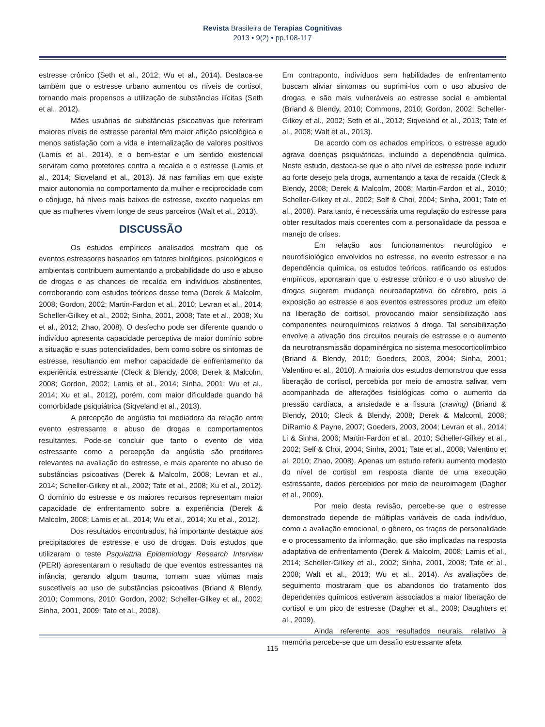Revista Brasileira de Terapias Cognitivas
2013 • 9(2) • pp.108-117
estresse crônico (Seth et al., 2012; Wu et al., 2014). Destaca-se também que o estresse urbano aumentou os níveis de cortisol, tornando mais propensos a utilização de substâncias ilícitas (Seth et al., 2012).
Mães usuárias de substâncias psicoativas que referiram maiores níveis de estresse parental têm maior aflição psicológica e menos satisfação com a vida e internalização de valores positivos (Lamis et al., 2014), e o bem-estar e um sentido existencial serviram como protetores contra a recaída e o estresse (Lamis et al., 2014; Siqveland et al., 2013). Já nas famílias em que existe maior autonomia no comportamento da mulher e reciprocidade com o cônjuge, há níveis mais baixos de estresse, exceto naquelas em que as mulheres vivem longe de seus parceiros (Walt et al., 2013).
DISCUSSÃO
Os estudos empíricos analisados mostram que os eventos estressores baseados em fatores biológicos, psicológicos e ambientais contribuem aumentando a probabilidade do uso e abuso de drogas e as chances de recaída em indivíduos abstinentes, corroborando com estudos teóricos desse tema (Derek & Malcolm, 2008; Gordon, 2002; Martin-Fardon et al., 2010; Levran et al., 2014; Scheller-Gilkey et al., 2002; Sinha, 2001, 2008; Tate et al., 2008; Xu et al., 2012; Zhao, 2008). O desfecho pode ser diferente quando o indivíduo apresenta capacidade perceptiva de maior domínio sobre a situação e suas potencialidades, bem como sobre os sintomas de estresse, resultando em melhor capacidade de enfrentamento da experiência estressante (Cleck & Blendy, 2008; Derek & Malcolm, 2008; Gordon, 2002; Lamis et al., 2014; Sinha, 2001; Wu et al., 2014; Xu et al., 2012), porém, com maior dificuldade quando há comorbidade psiquiátrica (Siqveland et al., 2013).
A percepção de angústia foi mediadora da relação entre evento estressante e abuso de drogas e comportamentos resultantes. Pode-se concluir que tanto o evento de vida estressante como a percepção da angústia são preditores relevantes na avaliação do estresse, e mais aparente no abuso de substâncias psicoativas (Derek & Malcolm, 2008; Levran et al., 2014; Scheller-Gilkey et al., 2002; Tate et al., 2008; Xu et al., 2012). O domínio do estresse e os maiores recursos representam maior capacidade de enfrentamento sobre a experiência (Derek & Malcolm, 2008; Lamis et al., 2014; Wu et al., 2014; Xu et al., 2012).
Dos resultados encontrados, há importante destaque aos precipitadores de estresse e uso de drogas. Dois estudos que utilizaram o teste Psquiattria Epidemiology Research Interview (PERI) apresentaram o resultado de que eventos estressantes na infância, gerando algum trauma, tornam suas vítimas mais suscetíveis ao uso de substâncias psicoativas (Briand & Blendy, 2010; Commons, 2010; Gordon, 2002; Scheller-Gilkey et al., 2002; Sinha, 2001, 2009; Tate et al., 2008).
Em contraponto, indivíduos sem habilidades de enfrentamento buscam aliviar sintomas ou suprimi-los com o uso abusivo de drogas, e são mais vulneráveis ao estresse social e ambiental (Briand & Blendy, 2010; Commons, 2010; Gordon, 2002; Scheller-Gilkey et al., 2002; Seth et al., 2012; Siqveland et al., 2013; Tate et al., 2008; Walt et al., 2013).
De acordo com os achados empíricos, o estresse agudo agrava doenças psiquiátricas, incluindo a dependência química. Neste estudo, destaca-se que o alto nível de estresse pode induzir ao forte desejo pela droga, aumentando a taxa de recaída (Cleck & Blendy, 2008; Derek & Malcolm, 2008; Martin-Fardon et al., 2010; Scheller-Gilkey et al., 2002; Self & Choi, 2004; Sinha, 2001; Tate et al., 2008). Para tanto, é necessária uma regulação do estresse para obter resultados mais coerentes com a personalidade da pessoa e manejo de crises.
Em relação aos funcionamentos neurológico e neurofisiológico envolvidos no estresse, no evento estressor e na dependência química, os estudos teóricos, ratificando os estudos empíricos, apontaram que o estresse crônico e o uso abusivo de drogas sugerem mudança neuroadaptativa do cérebro, pois a exposição ao estresse e aos eventos estressores produz um efeito na liberação de cortisol, provocando maior sensibilização aos componentes neuroquímicos relativos à droga. Tal sensibilização envolve a ativação dos circuitos neurais de estresse e o aumento da neurotransmissão dopaminérgica no sistema mesocorticolímbico (Briand & Blendy, 2010; Goeders, 2003, 2004; Sinha, 2001; Valentino et al., 2010). A maioria dos estudos demonstrou que essa liberação de cortisol, percebida por meio de amostra salivar, vem acompanhada de alterações fisiológicas como o aumento da pressão cardíaca, a ansiedade e a fissura (craving) (Briand & Blendy, 2010; Cleck & Blendy, 2008; Derek & Malcoml, 2008; DiRamio & Payne, 2007; Goeders, 2003, 2004; Levran et al., 2014; Li & Sinha, 2006; Martin-Fardon et al., 2010; Scheller-Gilkey et al., 2002; Self & Choi, 2004; Sinha, 2001; Tate et al., 2008; Valentino et al. 2010; Zhao, 2008). Apenas um estudo referiu aumento modesto do nível de cortisol em resposta diante de uma execução estressante, dados percebidos por meio de neuroimagem (Dagher et al., 2009).
Por meio desta revisão, percebe-se que o estresse demonstrado depende de múltiplas variáveis de cada indivíduo, como a avaliação emocional, o gênero, os traços de personalidade e o processamento da informação, que são implicadas na resposta adaptativa de enfrentamento (Derek & Malcolm, 2008; Lamis et al., 2014; Scheller-Gilkey et al., 2002; Sinha, 2001, 2008; Tate et al., 2008; Walt et al., 2013; Wu et al., 2014). As avaliações de seguimento mostraram que os abandonos do tratamento dos dependentes químicos estiveram associados a maior liberação de cortisol e um pico de estresse (Dagher et al., 2009; Daughters et al., 2009).
Ainda referente aos resultados neurais, relativo à memória percebe-se que um desafio estressante afeta
115